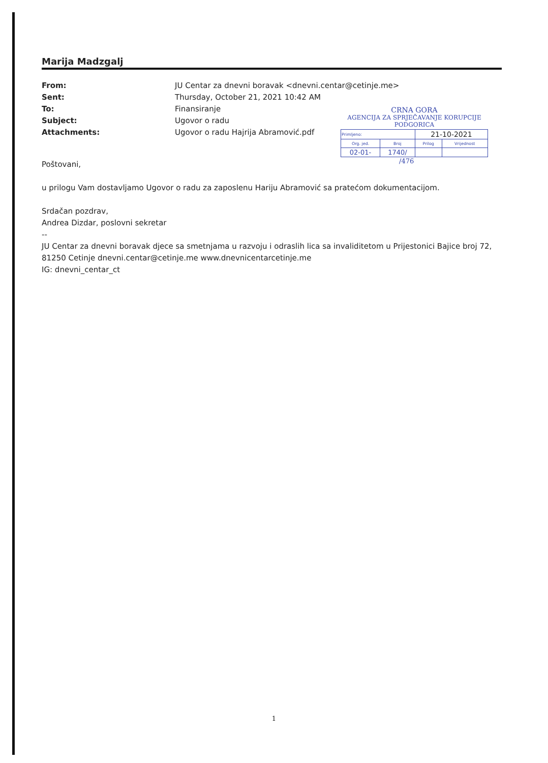Marija Madzgalj
From: JU Centar za dnevni boravak <dnevni.centar@cetinje.me> Sent: Thursday, October 21, 2021 10:42 AM To: Finansiranje Subject: Ugovor o radu Attachments: Ugovor o radu Hajrija Abramović.pdf
CRNA GORA
AGENCIJA ZA SPRJEČAVANJE KORUPCIJE
PODGORICA
| Primljeno: | | 21-10-2021 | |
| Org. jed. | Broj | Prilog | Vrijednost |
| 02-01- | 1740/ | | |
/476
Poštovani,
u prilogu Vam dostavljamo Ugovor o radu za zaposlenu Hariju Abramović sa pratećom dokumentacijom.
Srdačan pozdrav,
Andrea Dizdar, poslovni sekretar
--
JU Centar za dnevni boravak djece sa smetnjama u razvoju i odraslih lica sa invaliditetom u Prijestonici Bajice broj 72, 81250 Cetinje dnevni.centar@cetinje.me www.dnevnicentarcetinje.me
IG: dnevni_centar_ct
1